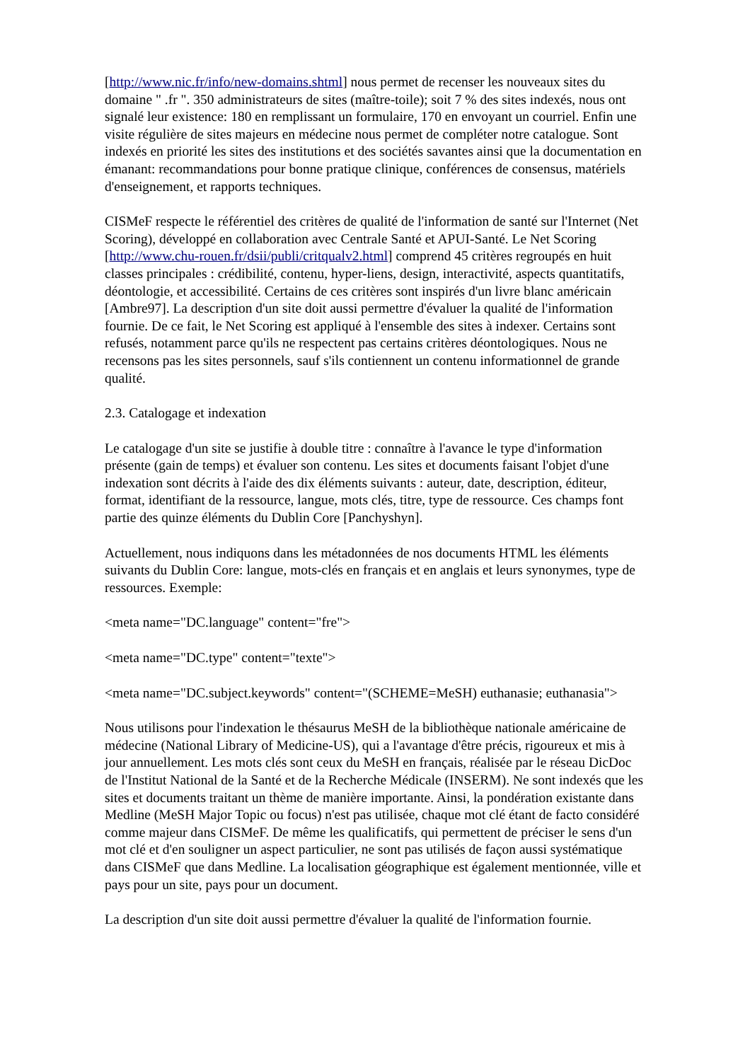[http://www.nic.fr/info/new-domains.shtml] nous permet de recenser les nouveaux sites du domaine " .fr ". 350 administrateurs de sites (maître-toile); soit 7 % des sites indexés, nous ont signalé leur existence: 180 en remplissant un formulaire, 170 en envoyant un courriel. Enfin une visite régulière de sites majeurs en médecine nous permet de compléter notre catalogue. Sont indexés en priorité les sites des institutions et des sociétés savantes ainsi que la documentation en émanant: recommandations pour bonne pratique clinique, conférences de consensus, matériels d'enseignement, et rapports techniques.
CISMeF respecte le référentiel des critères de qualité de l'information de santé sur l'Internet (Net Scoring), développé en collaboration avec Centrale Santé et APUI-Santé. Le Net Scoring [http://www.chu-rouen.fr/dsii/publi/critqualv2.html] comprend 45 critères regroupés en huit classes principales : crédibilité, contenu, hyper-liens, design, interactivité, aspects quantitatifs, déontologie, et accessibilité. Certains de ces critères sont inspirés d'un livre blanc américain [Ambre97]. La description d'un site doit aussi permettre d'évaluer la qualité de l'information fournie. De ce fait, le Net Scoring est appliqué à l'ensemble des sites à indexer. Certains sont refusés, notamment parce qu'ils ne respectent pas certains critères déontologiques. Nous ne recensons pas les sites personnels, sauf s'ils contiennent un contenu informationnel de grande qualité.
2.3. Catalogage et indexation
Le catalogage d'un site se justifie à double titre : connaître à l'avance le type d'information présente (gain de temps) et évaluer son contenu. Les sites et documents faisant l'objet d'une indexation sont décrits à l'aide des dix éléments suivants : auteur, date, description, éditeur, format, identifiant de la ressource, langue, mots clés, titre, type de ressource. Ces champs font partie des quinze éléments du Dublin Core [Panchyshyn].
Actuellement, nous indiquons dans les métadonnées de nos documents HTML les éléments suivants du Dublin Core: langue, mots-clés en français et en anglais et leurs synonymes, type de ressources. Exemple:
<meta name="DC.language" content="fre">
<meta name="DC.type" content="texte">
<meta name="DC.subject.keywords" content="(SCHEME=MeSH) euthanasie; euthanasia">
Nous utilisons pour l'indexation le thésaurus MeSH de la bibliothèque nationale américaine de médecine (National Library of Medicine-US), qui a l'avantage d'être précis, rigoureux et mis à jour annuellement. Les mots clés sont ceux du MeSH en français, réalisée par le réseau DicDoc de l'Institut National de la Santé et de la Recherche Médicale (INSERM). Ne sont indexés que les sites et documents traitant un thème de manière importante. Ainsi, la pondération existante dans Medline (MeSH Major Topic ou focus) n'est pas utilisée, chaque mot clé étant de facto considéré comme majeur dans CISMeF. De même les qualificatifs, qui permettent de préciser le sens d'un mot clé et d'en souligner un aspect particulier, ne sont pas utilisés de façon aussi systématique dans CISMeF que dans Medline. La localisation géographique est également mentionnée, ville et pays pour un site, pays pour un document.
La description d'un site doit aussi permettre d'évaluer la qualité de l'information fournie.